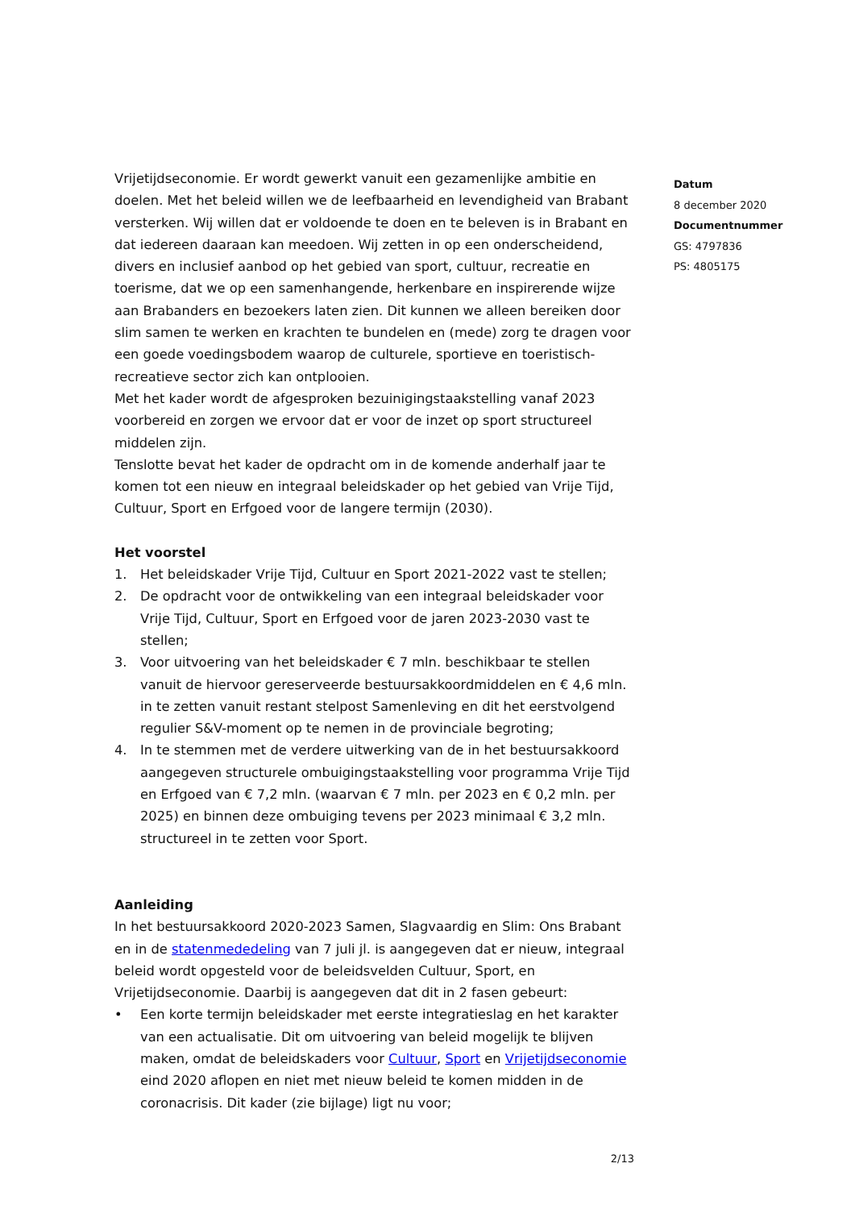Vrijetijdseconomie. Er wordt gewerkt vanuit een gezamenlijke ambitie en doelen. Met het beleid willen we de leefbaarheid en levendigheid van Brabant versterken. Wij willen dat er voldoende te doen en te beleven is in Brabant en dat iedereen daaraan kan meedoen. Wij zetten in op een onderscheidend, divers en inclusief aanbod op het gebied van sport, cultuur, recreatie en toerisme, dat we op een samenhangende, herkenbare en inspirerende wijze aan Brabanders en bezoekers laten zien. Dit kunnen we alleen bereiken door slim samen te werken en krachten te bundelen en (mede) zorg te dragen voor een goede voedingsbodem waarop de culturele, sportieve en toeristisch-recreatieve sector zich kan ontplooien.
Met het kader wordt de afgesproken bezuinigingstaakstelling vanaf 2023 voorbereid en zorgen we ervoor dat er voor de inzet op sport structureel middelen zijn.
Tenslotte bevat het kader de opdracht om in de komende anderhalf jaar te komen tot een nieuw en integraal beleidskader op het gebied van Vrije Tijd, Cultuur, Sport en Erfgoed voor de langere termijn (2030).
Het voorstel
1. Het beleidskader Vrije Tijd, Cultuur en Sport 2021-2022 vast te stellen;
2. De opdracht voor de ontwikkeling van een integraal beleidskader voor Vrije Tijd, Cultuur, Sport en Erfgoed voor de jaren 2023-2030 vast te stellen;
3. Voor uitvoering van het beleidskader € 7 mln. beschikbaar te stellen vanuit de hiervoor gereserveerde bestuursakkoordmiddelen en € 4,6 mln. in te zetten vanuit restant stelpost Samenleving en dit het eerstvolgend regulier S&V-moment op te nemen in de provinciale begroting;
4. In te stemmen met de verdere uitwerking van de in het bestuursakkoord aangegeven structurele ombuigingstaakstelling voor programma Vrije Tijd en Erfgoed van € 7,2 mln. (waarvan € 7 mln. per 2023 en € 0,2 mln. per 2025) en binnen deze ombuiging tevens per 2023 minimaal € 3,2 mln. structureel in te zetten voor Sport.
Aanleiding
In het bestuursakkoord 2020-2023 Samen, Slagvaardig en Slim: Ons Brabant en in de statenmededeling van 7 juli jl. is aangegeven dat er nieuw, integraal beleid wordt opgesteld voor de beleidsvelden Cultuur, Sport, en Vrijetijdseconomie. Daarbij is aangegeven dat dit in 2 fasen gebeurt:
• Een korte termijn beleidskader met eerste integratieslag en het karakter van een actualisatie. Dit om uitvoering van beleid mogelijk te blijven maken, omdat de beleidskaders voor Cultuur, Sport en Vrijetijdseconomie eind 2020 aflopen en niet met nieuw beleid te komen midden in de coronacrisis. Dit kader (zie bijlage) ligt nu voor;
Datum
8 december 2020
Documentnummer
GS: 4797836
PS: 4805175
2/13